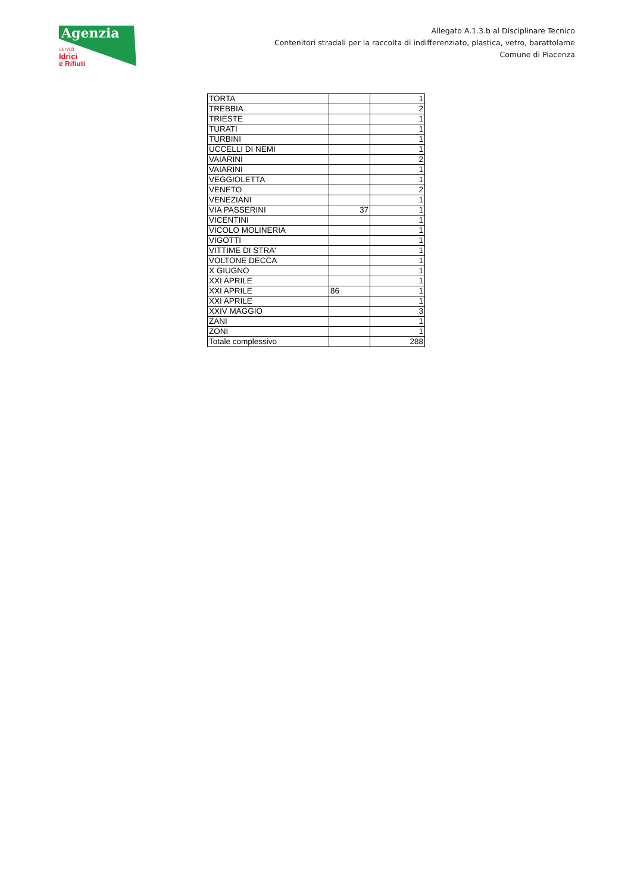Agenzia
servizi
Idrici
e Rifiuti
Allegato A.1.3.b al Disciplinare Tecnico
Contenitori stradali per la raccolta di indifferenziato, plastica, vetro, barattolame
Comune di Piacenza
| TORTA | | 1 |
| TREBBIA | | 2 |
| TRIESTE | | 1 |
| TURATI | | 1 |
| TURBINI | | 1 |
| UCCELLI DI NEMI | | 1 |
| VAIARINI | | 2 |
| VAIARINI | | 1 |
| VEGGIOLETTA | | 1 |
| VENETO | | 2 |
| VENEZIANI | | 1 |
| VIA PASSERINI | 37 | 1 |
| VICENTINI | | 1 |
| VICOLO MOLINERIA | | 1 |
| VIGOTTI | | 1 |
| VITTIME DI STRA' | | 1 |
| VOLTONE DECCA | | 1 |
| X GIUGNO | | 1 |
| XXI APRILE | | 1 |
| XXI APRILE | 86 | 1 |
| XXI APRILE | | 1 |
| XXIV MAGGIO | | 3 |
| ZANI | | 1 |
| ZONI | | 1 |
| Totale complessivo | | 288 |